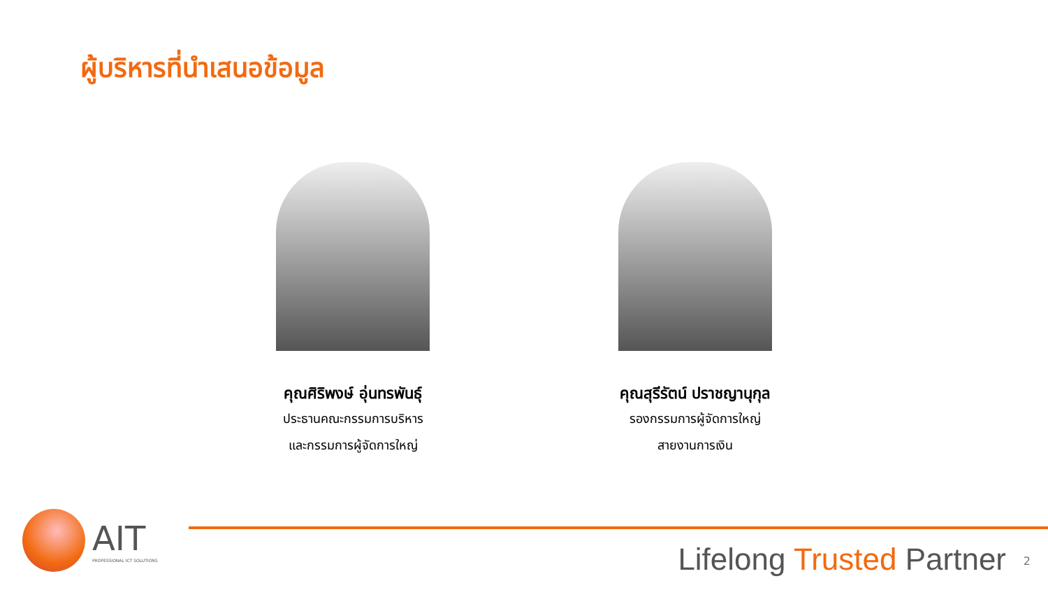ผู้บริหารที่นำเสนอข้อมูล
คุณศิริพงษ์ อุ่นทรพันธุ์
ประธานคณะกรรมการบริหาร
และกรรมการผู้จัดการใหญ่
คุณสุรีรัตน์ ปราชญานุกุล
รองกรรมการผู้จัดการใหญ่
สายงานการเงิน
AIT
PROFESSIONAL ICT SOLUTIONS
Lifelong Trusted Partner 2